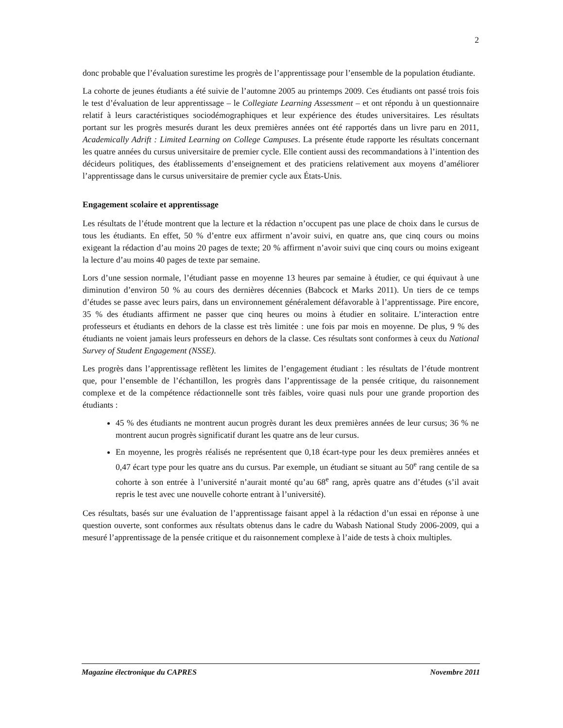2
donc probable que l’évaluation surestime les progrès de l’apprentissage pour l’ensemble de la population étudiante.
La cohorte de jeunes étudiants a été suivie de l’automne 2005 au printemps 2009. Ces étudiants ont passé trois fois le test d’évaluation de leur apprentissage – le Collegiate Learning Assessment – et ont répondu à un questionnaire relatif à leurs caractéristiques sociodémographiques et leur expérience des études universitaires. Les résultats portant sur les progrès mesurés durant les deux premières années ont été rapportés dans un livre paru en 2011, Academically Adrift : Limited Learning on College Campuses. La présente étude rapporte les résultats concernant les quatre années du cursus universitaire de premier cycle. Elle contient aussi des recommandations à l’intention des décideurs politiques, des établissements d’enseignement et des praticiens relativement aux moyens d’améliorer l’apprentissage dans le cursus universitaire de premier cycle aux États-Unis.
Engagement scolaire et apprentissage
Les résultats de l’étude montrent que la lecture et la rédaction n’occupent pas une place de choix dans le cursus de tous les étudiants. En effet, 50 % d’entre eux affirment n’avoir suivi, en quatre ans, que cinq cours ou moins exigeant la rédaction d’au moins 20 pages de texte; 20 % affirment n’avoir suivi que cinq cours ou moins exigeant la lecture d’au moins 40 pages de texte par semaine.
Lors d’une session normale, l’étudiant passe en moyenne 13 heures par semaine à étudier, ce qui équivaut à une diminution d’environ 50 % au cours des dernières décennies (Babcock et Marks 2011). Un tiers de ce temps d’études se passe avec leurs pairs, dans un environnement généralement défavorable à l’apprentissage. Pire encore, 35 % des étudiants affirment ne passer que cinq heures ou moins à étudier en solitaire. L’interaction entre professeurs et étudiants en dehors de la classe est très limitée : une fois par mois en moyenne. De plus, 9 % des étudiants ne voient jamais leurs professeurs en dehors de la classe. Ces résultats sont conformes à ceux du National Survey of Student Engagement (NSSE).
Les progrès dans l’apprentissage reflètent les limites de l’engagement étudiant : les résultats de l’étude montrent que, pour l’ensemble de l’échantillon, les progrès dans l’apprentissage de la pensée critique, du raisonnement complexe et de la compétence rédactionnelle sont très faibles, voire quasi nuls pour une grande proportion des étudiants :
45 % des étudiants ne montrent aucun progrès durant les deux premières années de leur cursus; 36 % ne montrent aucun progrès significatif durant les quatre ans de leur cursus.
En moyenne, les progrès réalisés ne représentent que 0,18 écart-type pour les deux premières années et 0,47 écart type pour les quatre ans du cursus. Par exemple, un étudiant se situant au 50<sup>e</sup> rang centile de sa cohorte à son entrée à l’université n’aurait monté qu’au 68<sup>e</sup> rang, après quatre ans d’études (s’il avait repris le test avec une nouvelle cohorte entrant à l’université).
Ces résultats, basés sur une évaluation de l’apprentissage faisant appel à la rédaction d’un essai en réponse à une question ouverte, sont conformes aux résultats obtenus dans le cadre du Wabash National Study 2006-2009, qui a mesuré l’apprentissage de la pensée critique et du raisonnement complexe à l’aide de tests à choix multiples.
Magazine électronique du CAPRES Novembre 2011